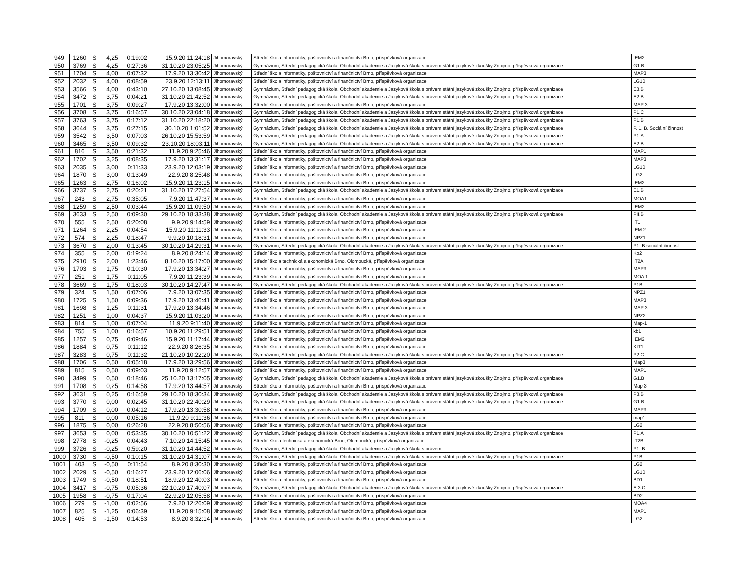| 949 | 1260 | S | 4,25 | 0:19:02 | 15.9.20 11:24:18 | Jihomoravský | Střední škola informatiky, poštovnictví a finančnictví Brno, příspěvková organizace | IEM2 |
| 950 | 3769 | S | 4,25 | 0:27:36 | 31.10.20 23:05:25 | Jihomoravský | Gymnázium, Střední pedagogická škola, Obchodní akademie a Jazyková škola s právem státní jazykové zkoušky Znojmo, příspěvková organizace | G1.B |
| 951 | 1704 | S | 4,00 | 0:07:32 | 17.9.20 13:30:42 | Jihomoravský | Střední škola informatiky, poštovnictví a finančnictví Brno, příspěvková organizace | MAP3 |
| 952 | 2032 | S | 4,00 | 0:08:59 | 23.9.20 12:13:11 | Jihomoravský | Střední škola informatiky, poštovnictví a finančnictví Brno, příspěvková organizace | LG1B |
| 953 | 3566 | S | 4,00 | 0:43:10 | 27.10.20 13:08:45 | Jihomoravský | Gymnázium, Střední pedagogická škola, Obchodní akademie a Jazyková škola s právem státní jazykové zkoušky Znojmo, příspěvková organizace | E3.B |
| 954 | 3472 | S | 3,75 | 0:04:21 | 31.10.20 21:42:52 | Jihomoravský | Gymnázium, Střední pedagogická škola, Obchodní akademie a Jazyková škola s právem státní jazykové zkoušky Znojmo, příspěvková organizace | E2.B |
| 955 | 1701 | S | 3,75 | 0:09:27 | 17.9.20 13:32:00 | Jihomoravský | Střední škola informatiky, poštovnictví a finančnictví Brno, příspěvková organizace | MAP 3 |
| 956 | 3708 | S | 3,75 | 0:16:57 | 30.10.20 23:04:18 | Jihomoravský | Gymnázium, Střední pedagogická škola, Obchodní akademie a Jazyková škola s právem státní jazykové zkoušky Znojmo, příspěvková organizace | P1.C |
| 957 | 3763 | S | 3,75 | 0:17:12 | 31.10.20 22:18:20 | Jihomoravský | Gymnázium, Střední pedagogická škola, Obchodní akademie a Jazyková škola s právem státní jazykové zkoušky Znojmo, příspěvková organizace | P1.B |
| 958 | 3644 | S | 3,75 | 0:27:15 | 30.10.20 1:01:52 | Jihomoravský | Gymnázium, Střední pedagogická škola, Obchodní akademie a Jazyková škola s právem státní jazykové zkoušky Znojmo, příspěvková organizace | P. 1. B. Sociální činnost |
| 959 | 3542 | S | 3,50 | 0:07:03 | 26.10.20 15:53:59 | Jihomoravský | Gymnázium, Střední pedagogická škola, Obchodní akademie a Jazyková škola s právem státní jazykové zkoušky Znojmo, příspěvková organizace | P1.A |
| 960 | 3465 | S | 3,50 | 0:09:32 | 23.10.20 18:03:11 | Jihomoravský | Gymnázium, Střední pedagogická škola, Obchodní akademie a Jazyková škola s právem státní jazykové zkoušky Znojmo, příspěvková organizace | E2.B |
| 961 | 816 | S | 3,50 | 0:21:32 | 11.9.20 9:25:46 | Jihomoravský | Střední škola informatiky, poštovnictví a finančnictví Brno, příspěvková organizace | MAP1 |
| 962 | 1702 | S | 3,25 | 0:08:35 | 17.9.20 13:31:17 | Jihomoravský | Střední škola informatiky, poštovnictví a finančnictví Brno, příspěvková organizace | MAP3 |
| 963 | 2035 | S | 3,00 | 0:11:33 | 23.9.20 12:03:19 | Jihomoravský | Střední škola informatiky, poštovnictví a finančnictví Brno, příspěvková organizace | LG1B |
| 964 | 1870 | S | 3,00 | 0:13:49 | 22.9.20 8:25:48 | Jihomoravský | Střední škola informatiky, poštovnictví a finančnictví Brno, příspěvková organizace | LG2 |
| 965 | 1263 | S | 2,75 | 0:16:02 | 15.9.20 11:23:15 | Jihomoravský | Střední škola informatiky, poštovnictví a finančnictví Brno, příspěvková organizace | IEM2 |
| 966 | 3737 | S | 2,75 | 0:20:21 | 31.10.20 17:27:54 | Jihomoravský | Gymnázium, Střední pedagogická škola, Obchodní akademie a Jazyková škola s právem státní jazykové zkoušky Znojmo, příspěvková organizace | E1.B |
| 967 | 243 | S | 2,75 | 0:35:05 | 7.9.20 11:47:37 | Jihomoravský | Střední škola informatiky, poštovnictví a finančnictví Brno, příspěvková organizace | MOA1 |
| 968 | 1259 | S | 2,50 | 0:03:44 | 15.9.20 11:09:50 | Jihomoravský | Střední škola informatiky, poštovnictví a finančnictví Brno, příspěvková organizace | IEM2 |
| 969 | 3633 | S | 2,50 | 0:09:30 | 29.10.20 18:33:38 | Jihomoravský | Gymnázium, Střední pedagogická škola, Obchodní akademie a Jazyková škola s právem státní jazykové zkoušky Znojmo, příspěvková organizace | PII.B |
| 970 | 555 | S | 2,50 | 0:20:08 | 9.9.20 9:14:59 | Jihomoravský | Střední škola informatiky, poštovnictví a finančnictví Brno, příspěvková organizace | IT1 |
| 971 | 1264 | S | 2,25 | 0:04:54 | 15.9.20 11:11:33 | Jihomoravský | Střední škola informatiky, poštovnictví a finančnictví Brno, příspěvková organizace | IEM 2 |
| 972 | 574 | S | 2,25 | 0:18:47 | 9.9.20 10:18:31 | Jihomoravský | Střední škola informatiky, poštovnictví a finančnictví Brno, příspěvková organizace | NPZ1 |
| 973 | 3670 | S | 2,00 | 0:13:45 | 30.10.20 14:29:31 | Jihomoravský | Gymnázium, Střední pedagogická škola, Obchodní akademie a Jazyková škola s právem státní jazykové zkoušky Znojmo, příspěvková organizace | P1. B sociální činnost |
| 974 | 355 | S | 2,00 | 0:19:24 | 8.9.20 8:24:14 | Jihomoravský | Střední škola informatiky, poštovnictví a finančnictví Brno, příspěvková organizace | Kb2 |
| 975 | 2910 | S | 2,00 | 1:23:46 | 8.10.20 15:17:00 | Jihomoravský | Střední škola technická a ekonomická Brno, Olomoucká, příspěvková organizace | IT2A |
| 976 | 1703 | S | 1,75 | 0:10:30 | 17.9.20 13:34:27 | Jihomoravský | Střední škola informatiky, poštovnictví a finančnictví Brno, příspěvková organizace | MAP3 |
| 977 | 251 | S | 1,75 | 0:11:05 | 7.9.20 11:23:39 | Jihomoravský | Střední škola informatiky, poštovnictví a finančnictví Brno, příspěvková organizace | MOA 1 |
| 978 | 3669 | S | 1,75 | 0:18:03 | 30.10.20 14:27:47 | Jihomoravský | Gymnázium, Střední pedagogická škola, Obchodní akademie a Jazyková škola s právem státní jazykové zkoušky Znojmo, příspěvková organizace | P1B |
| 979 | 324 | S | 1,50 | 0:07:06 | 7.9.20 13:07:35 | Jihomoravský | Střední škola informatiky, poštovnictví a finančnictví Brno, příspěvková organizace | NPZ1 |
| 980 | 1725 | S | 1,50 | 0:09:36 | 17.9.20 13:46:41 | Jihomoravský | Střední škola informatiky, poštovnictví a finančnictví Brno, příspěvková organizace | MAP3 |
| 981 | 1698 | S | 1,25 | 0:11:31 | 17.9.20 13:34:46 | Jihomoravský | Střední škola informatiky, poštovnictví a finančnictví Brno, příspěvková organizace | MAP 3 |
| 982 | 1251 | S | 1,00 | 0:04:37 | 15.9.20 11:03:20 | Jihomoravský | Střední škola informatiky, poštovnictví a finančnictví Brno, příspěvková organizace | NPZ2 |
| 983 | 814 | S | 1,00 | 0:07:04 | 11.9.20 9:11:40 | Jihomoravský | Střední škola informatiky, poštovnictví a finančnictví Brno, příspěvková organizace | Map-1 |
| 984 | 755 | S | 1,00 | 0:16:57 | 10.9.20 11:29:51 | Jihomoravský | Střední škola informatiky, poštovnictví a finančnictví Brno, příspěvková organizace | kb1 |
| 985 | 1257 | S | 0,75 | 0:09:46 | 15.9.20 11:17:44 | Jihomoravský | Střední škola informatiky, poštovnictví a finančnictví Brno, příspěvková organizace | IEM2 |
| 986 | 1884 | S | 0,75 | 0:11:12 | 22.9.20 8:26:35 | Jihomoravský | Střední škola informatiky, poštovnictví a finančnictví Brno, příspěvková organizace | KIT1 |
| 987 | 3283 | S | 0,75 | 0:11:32 | 21.10.20 10:22:20 | Jihomoravský | Gymnázium, Střední pedagogická škola, Obchodní akademie a Jazyková škola s právem státní jazykové zkoušky Znojmo, příspěvková organizace | P2.C. |
| 988 | 1706 | S | 0,50 | 0:05:18 | 17.9.20 13:29:56 | Jihomoravský | Střední škola informatiky, poštovnictví a finančnictví Brno, příspěvková organizace | Map3 |
| 989 | 815 | S | 0,50 | 0:09:03 | 11.9.20 9:12:57 | Jihomoravský | Střední škola informatiky, poštovnictví a finančnictví Brno, příspěvková organizace | MAP1 |
| 990 | 3499 | S | 0,50 | 0:18:46 | 25.10.20 13:17:05 | Jihomoravský | Gymnázium, Střední pedagogická škola, Obchodní akademie a Jazyková škola s právem státní jazykové zkoušky Znojmo, příspěvková organizace | G1.B |
| 991 | 1708 | S | 0,25 | 0:14:58 | 17.9.20 13:44:57 | Jihomoravský | Střední škola informatiky, poštovnictví a finančnictví Brno, příspěvková organizace | Map 3 |
| 992 | 3631 | S | 0,25 | 0:16:59 | 29.10.20 18:30:34 | Jihomoravský | Gymnázium, Střední pedagogická škola, Obchodní akademie a Jazyková škola s právem státní jazykové zkoušky Znojmo, příspěvková organizace | P3.B |
| 993 | 3770 | S | 0,00 | 0:02:45 | 31.10.20 22:40:29 | Jihomoravský | Gymnázium, Střední pedagogická škola, Obchodní akademie a Jazyková škola s právem státní jazykové zkoušky Znojmo, příspěvková organizace | G1.B |
| 994 | 1709 | S | 0,00 | 0:04:12 | 17.9.20 13:30:58 | Jihomoravský | Střední škola informatiky, poštovnictví a finančnictví Brno, příspěvková organizace | MAP3 |
| 995 | 811 | S | 0,00 | 0:05:16 | 11.9.20 9:11:36 | Jihomoravský | Střední škola informatiky, poštovnictví a finančnictví Brno, příspěvková organizace | map1 |
| 996 | 1875 | S | 0,00 | 0:26:28 | 22.9.20 8:50:56 | Jihomoravský | Střední škola informatiky, poštovnictví a finančnictví Brno, příspěvková organizace | LG2 |
| 997 | 3653 | S | 0,00 | 0:53:35 | 30.10.20 10:51:22 | Jihomoravský | Gymnázium, Střední pedagogická škola, Obchodní akademie a Jazyková škola s právem státní jazykové zkoušky Znojmo, příspěvková organizace | P1.A |
| 998 | 2778 | S | -0,25 | 0:04:43 | 7.10.20 14:15:45 | Jihomoravský | Střední škola technická a ekonomická Brno, Olomoucká, příspěvková organizace | IT2B |
| 999 | 3726 | S | -0,25 | 0:59:20 | 31.10.20 14:44:52 | Jihomoravský | Gymnázium, Střední pedagogická škola, Obchodní akademie a Jazyková škola s právem | P1. B |
| 1000 | 3730 | S | -0,50 | 0:10:15 | 31.10.20 14:31:07 | Jihomoravský | Gymnázium, Střední pedagogická škola, Obchodní akademie a Jazyková škola s právem státní jazykové zkoušky Znojmo, příspěvková organizace | P1B |
| 1001 | 403 | S | -0,50 | 0:11:54 | 8.9.20 8:30:30 | Jihomoravský | Střední škola informatiky, poštovnictví a finančnictví Brno, příspěvková organizace | LG2 |
| 1002 | 2029 | S | -0,50 | 0:16:27 | 23.9.20 12:06:06 | Jihomoravský | Střední škola informatiky, poštovnictví a finančnictví Brno, příspěvková organizace | LG1B |
| 1003 | 1749 | S | -0,50 | 0:18:51 | 18.9.20 12:40:03 | Jihomoravský | Střední škola informatiky, poštovnictví a finančnictví Brno, příspěvková organizace | BD1 |
| 1004 | 3417 | S | -0,75 | 0:05:36 | 22.10.20 17:40:07 | Jihomoravský | Gymnázium, Střední pedagogická škola, Obchodní akademie a Jazyková škola s právem státní jazykové zkoušky Znojmo, příspěvková organizace | E 3.C |
| 1005 | 1958 | S | -0,75 | 0:17:04 | 22.9.20 12:05:58 | Jihomoravský | Střední škola informatiky, poštovnictví a finančnictví Brno, příspěvková organizace | BD2 |
| 1006 | 279 | S | -1,00 | 0:02:56 | 7.9.20 12:26:09 | Jihomoravský | Střední škola informatiky, poštovnictví a finančnictví Brno, příspěvková organizace | MOA4 |
| 1007 | 825 | S | -1,25 | 0:06:39 | 11.9.20 9:15:08 | Jihomoravský | Střední škola informatiky, poštovnictví a finančnictví Brno, příspěvková organizace | MAP1 |
| 1008 | 405 | S | -1,50 | 0:14:53 | 8.9.20 8:32:14 | Jihomoravský | Střední škola informatiky, poštovnictví a finančnictví Brno, příspěvková organizace | LG2 |